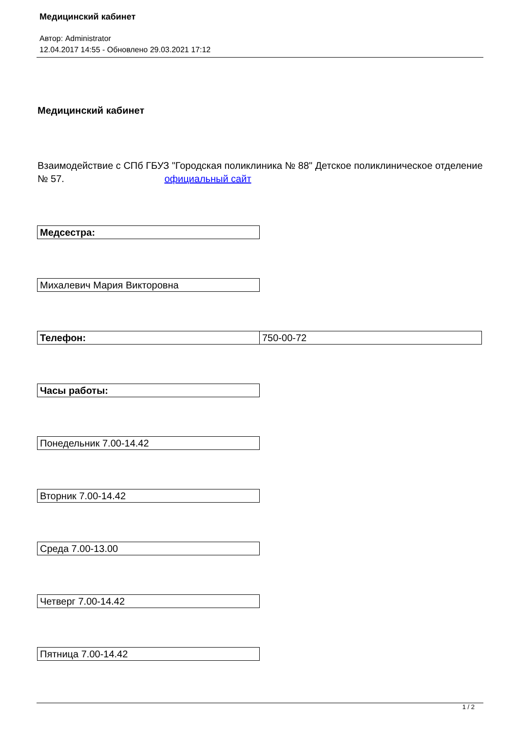Медицинский кабинет
Автор: Administrator
12.04.2017 14:55 - Обновлено 29.03.2021 17:12
Медицинский кабинет
Взаимодействие с СПб ГБУЗ "Городская поликлиника № 88" Детское поликлиническое отделение № 57. официальный сайт
| Медсестра: |
| Михалевич Мария Викторовна |
| Телефон: | 750-00-72 |
| Часы работы: |
| Понедельник 7.00-14.42 |
| Вторник 7.00-14.42 |
| Среда 7.00-13.00 |
| Четверг 7.00-14.42 |
| Пятница 7.00-14.42 |
1 / 2